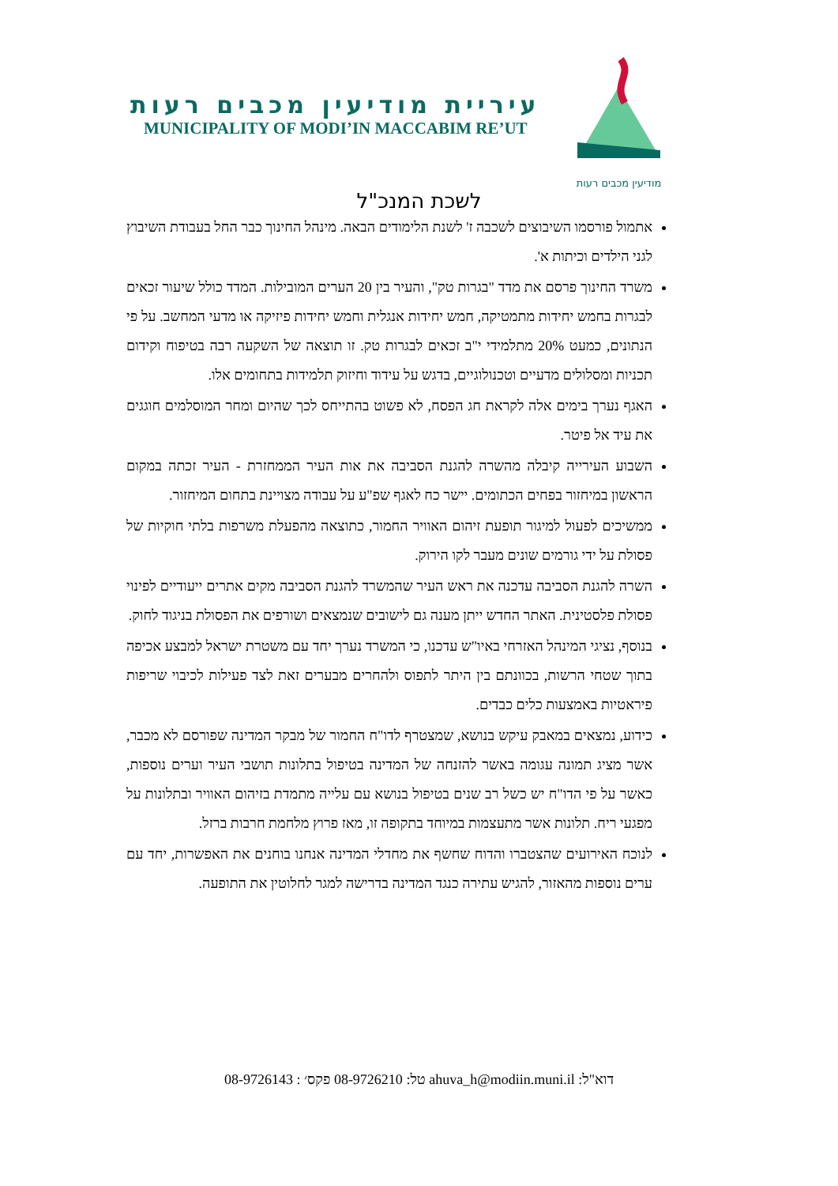מודיעין מכבים רעות
עיריית מודיעין מכבים רעות
MUNICIPALITY OF MODI’IN MACCABIM RE’UT
לשכת המנכ"ל
אתמול פורסמו השיבוצים לשכבה ז' לשנת הלימודים הבאה. מינהל החינוך כבר החל בעבודת השיבוץ לגני הילדים וכיתות א'.
משרד החינוך פרסם את מדד "בגרות טק", והעיר בין 20 הערים המובילות. המדד כולל שיעור זכאים לבגרות בחמש יחידות מתמטיקה, חמש יחידות אנגלית וחמש יחידות פיזיקה או מדעי המחשב. על פי הנתונים, כמעט 20% מתלמידי י"ב זכאים לבגרות טק. זו תוצאה של השקעה רבה בטיפוח וקידום תכניות ומסלולים מדעיים וטכנולוגיים, בדגש על עידוד וחיזוק תלמידות בתחומים אלו.
האגף נערך בימים אלה לקראת חג הפסח, לא פשוט בהתייחס לכך שהיום ומחר המוסלמים חוגגים את עיד אל פיטר.
השבוע העירייה קיבלה מהשרה להגנת הסביבה את אות העיר הממחזרת - העיר זכתה במקום הראשון במיחזור בפחים הכתומים. יישר כח לאגף שפ"ע על עבודה מצויינת בתחום המיחזור.
ממשיכים לפעול למיגור תופעת זיהום האוויר החמור, כתוצאה מהפעלת משרפות בלתי חוקיות של פסולת על ידי גורמים שונים מעבר לקו הירוק.
השרה להגנת הסביבה עדכנה את ראש העיר שהמשרד להגנת הסביבה מקים אתרים ייעודיים לפינוי פסולת פלסטינית. האתר החדש ייתן מענה גם לישובים שנמצאים ושורפים את הפסולת בניגוד לחוק.
בנוסף, נציגי המינהל האזרחי באיו"ש עדכנו, כי המשרד נערך יחד עם משטרת ישראל למבצע אכיפה בתוך שטחי הרשות, בכוונתם בין היתר לתפוס ולהחרים מבערים זאת לצד פעילות לכיבוי שריפות פיראטיות באמצעות כלים כבדים.
כידוע, נמצאים במאבק עיקש בנושא, שמצטרף לדו"ח החמור של מבקר המדינה שפורסם לא מכבר, אשר מציג תמונה עגומה באשר להזנחה של המדינה בטיפול בתלונות תושבי העיר וערים נוספות, כאשר על פי הדו"ח יש כשל רב שנים בטיפול בנושא עם עלייה מתמדת בזיהום האוויר ובתלונות על מפגעי ריח. תלונות אשר מתעצמות במיוחד בתקופה זו, מאז פרוץ מלחמת חרבות ברזל.
לנוכח האירועים שהצטברו והדוח שחשף את מחדלי המדינה אנחנו בוחנים את האפשרות, יחד עם ערים נוספות מהאזור, להגיש עתירה כנגד המדינה בדרישה למגר לחלוטין את התופעה.
דוא"ל: ahuva_h@modiin.muni.il טל: 08-9726210 פקס׳ : 08-9726143